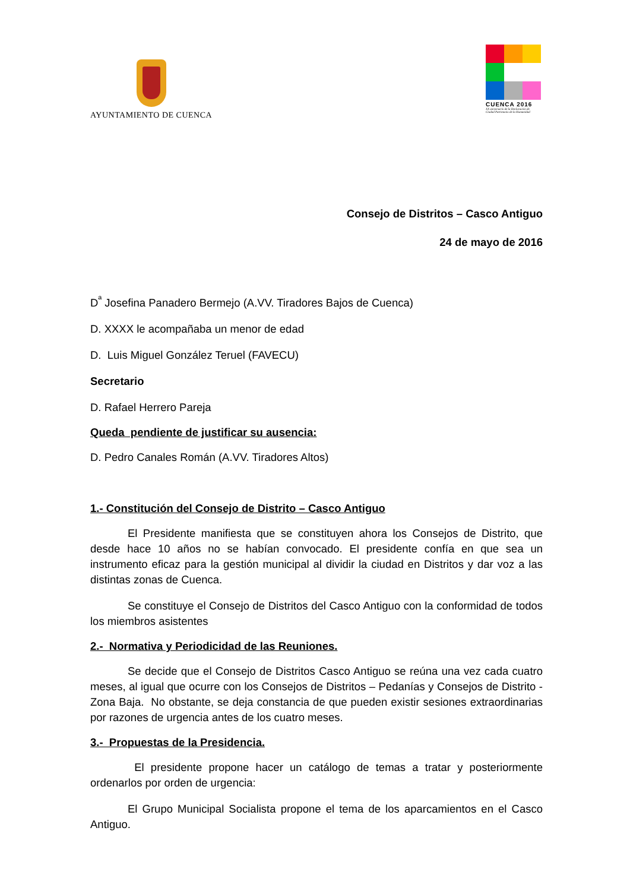AYUNTAMIENTO DE CUENCA
CUENCA 2016
XX aniversario de la Declaración de
Ciudad Patrimonio de la Humanidad
Consejo de Distritos – Casco Antiguo
24 de mayo de 2016
D<sup>ª</sup> Josefina Panadero Bermejo (A.VV. Tiradores Bajos de Cuenca)
D. XXXX le acompañaba un menor de edad
D. Luis Miguel González Teruel (FAVECU)
Secretario
D. Rafael Herrero Pareja
Queda pendiente de justificar su ausencia:
D. Pedro Canales Román (A.VV. Tiradores Altos)
1.- Constitución del Consejo de Distrito – Casco Antiguo
El Presidente manifiesta que se constituyen ahora los Consejos de Distrito, que desde hace 10 años no se habían convocado. El presidente confía en que sea un instrumento eficaz para la gestión municipal al dividir la ciudad en Distritos y dar voz a las distintas zonas de Cuenca.
Se constituye el Consejo de Distritos del Casco Antiguo con la conformidad de todos los miembros asistentes
2.- Normativa y Periodicidad de las Reuniones.
Se decide que el Consejo de Distritos Casco Antiguo se reúna una vez cada cuatro meses, al igual que ocurre con los Consejos de Distritos – Pedanías y Consejos de Distrito - Zona Baja. No obstante, se deja constancia de que pueden existir sesiones extraordinarias por razones de urgencia antes de los cuatro meses.
3.- Propuestas de la Presidencia.
El presidente propone hacer un catálogo de temas a tratar y posteriormente ordenarlos por orden de urgencia:
El Grupo Municipal Socialista propone el tema de los aparcamientos en el Casco Antiguo.